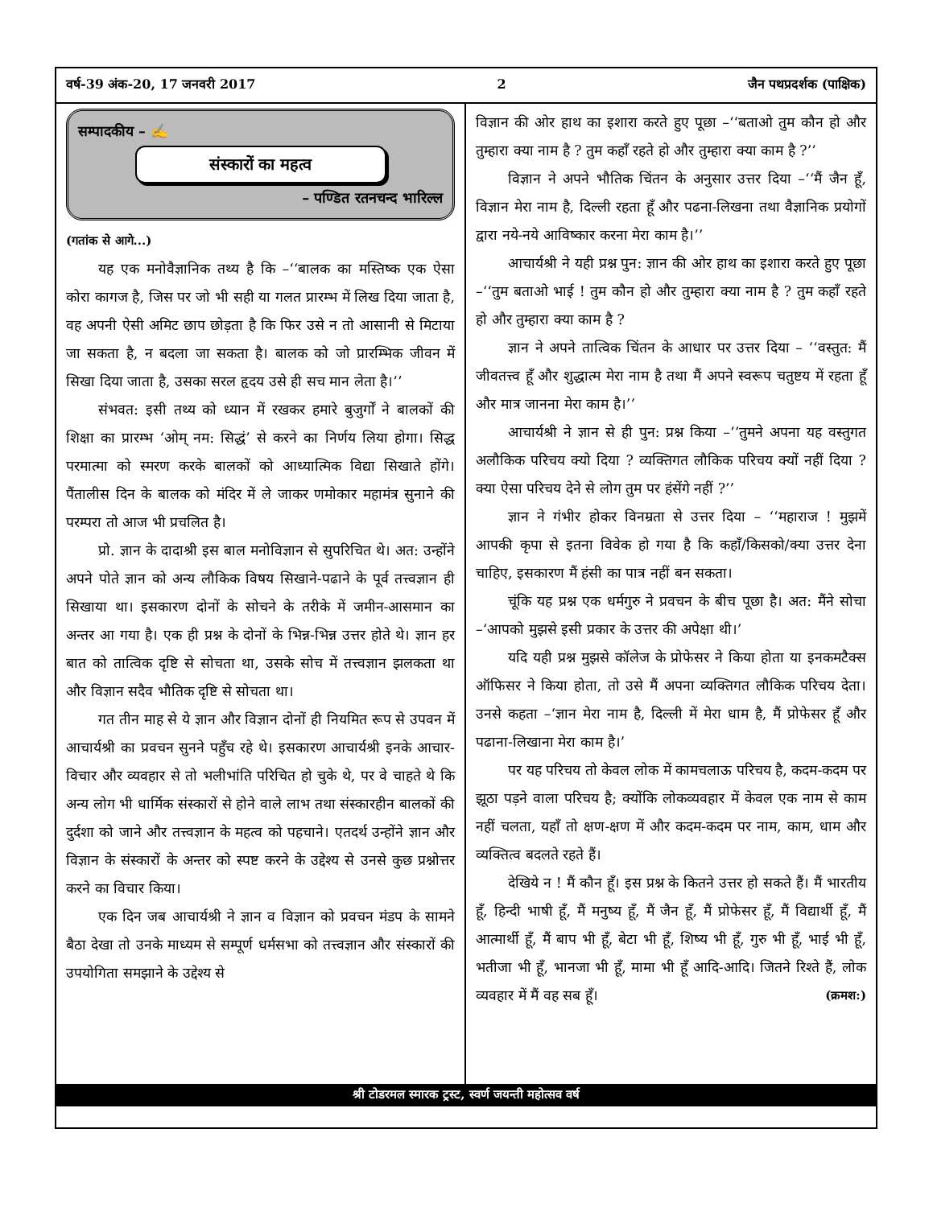वर्ष-39 अंक-20, 17 जनवरी 2017 2 जैन पथप्रदर्शक (पाक्षिक)
सम्पादकीय – ✍
संस्कारों का महत्व
– पण्डित रतनचन्द भारिल्ल
(गतांक से आगे...)
यह एक मनोवैज्ञानिक तथ्य है कि –‘‘बालक का मस्तिष्क एक ऐसा कोरा कागज है, जिस पर जो भी सही या गलत प्रारम्भ में लिख दिया जाता है, वह अपनी ऐसी अमिट छाप छोड़ता है कि फिर उसे न तो आसानी से मिटाया जा सकता है, न बदला जा सकता है। बालक को जो प्रारम्भिक जीवन में सिखा दिया जाता है, उसका सरल हृदय उसे ही सच मान लेता है।’’
संभवत: इसी तथ्य को ध्यान में रखकर हमारे बुजुर्गों ने बालकों की शिक्षा का प्रारम्भ ‘ओम् नम: सिद्धं’ से करने का निर्णय लिया होगा। सिद्ध परमात्मा को स्मरण करके बालकों को आध्यात्मिक विद्या सिखाते होंगे। पैंतालीस दिन के बालक को मंदिर में ले जाकर णमोकार महामंत्र सुनाने की परम्परा तो आज भी प्रचलित है।
प्रो. ज्ञान के दादाश्री इस बाल मनोविज्ञान से सुपरिचित थे। अत: उन्होंने अपने पोते ज्ञान को अन्य लौकिक विषय सिखाने-पढाने के पूर्व तत्त्वज्ञान ही सिखाया था। इसकारण दोनों के सोचने के तरीके में जमीन-आसमान का अन्तर आ गया है। एक ही प्रश्न के दोनों के भिन्न-भिन्न उत्तर होते थे। ज्ञान हर बात को तात्विक दृष्टि से सोचता था, उसके सोच में तत्त्वज्ञान झलकता था और विज्ञान सदैव भौतिक दृष्टि से सोचता था।
गत तीन माह से ये ज्ञान और विज्ञान दोनों ही नियमित रूप से उपवन में आचार्यश्री का प्रवचन सुनने पहुँच रहे थे। इसकारण आचार्यश्री इनके आचार-विचार और व्यवहार से तो भलीभांति परिचित हो चुके थे, पर वे चाहते थे कि अन्य लोग भी धार्मिक संस्कारों से होने वाले लाभ तथा संस्कारहीन बालकों की दुर्दशा को जाने और तत्त्वज्ञान के महत्व को पहचाने। एतदर्थ उन्होंने ज्ञान और विज्ञान के संस्कारों के अन्तर को स्पष्ट करने के उद्देश्य से उनसे कुछ प्रश्नोत्तर करने का विचार किया।
एक दिन जब आचार्यश्री ने ज्ञान व विज्ञान को प्रवचन मंडप के सामने बैठा देखा तो उनके माध्यम से सम्पूर्ण धर्मसभा को तत्त्वज्ञान और संस्कारों की उपयोगिता समझाने के उद्देश्य से
विज्ञान की ओर हाथ का इशारा करते हुए पूछा –‘‘बताओ तुम कौन हो और तुम्हारा क्या नाम है ? तुम कहाँ रहते हो और तुम्हारा क्या काम है ?’’
विज्ञान ने अपने भौतिक चिंतन के अनुसार उत्तर दिया –‘‘मैं जैन हूँ, विज्ञान मेरा नाम है, दिल्ली रहता हूँ और पढना-लिखना तथा वैज्ञानिक प्रयोगों द्वारा नये-नये आविष्कार करना मेरा काम है।’’
आचार्यश्री ने यही प्रश्न पुन: ज्ञान की ओर हाथ का इशारा करते हुए पूछा –‘‘तुम बताओ भाई ! तुम कौन हो और तुम्हारा क्या नाम है ? तुम कहाँ रहते हो और तुम्हारा क्या काम है ?
ज्ञान ने अपने तात्विक चिंतन के आधार पर उत्तर दिया – ‘‘वस्तुत: मैं जीवतत्त्व हूँ और शुद्धात्म मेरा नाम है तथा मैं अपने स्वरूप चतुष्टय में रहता हूँ और मात्र जानना मेरा काम है।’’
आचार्यश्री ने ज्ञान से ही पुन: प्रश्न किया –‘‘तुमने अपना यह वस्तुगत अलौकिक परिचय क्यो दिया ? व्यक्तिगत लौकिक परिचय क्यों नहीं दिया ? क्या ऐसा परिचय देने से लोग तुम पर हंसेंगे नहीं ?’’
ज्ञान ने गंभीर होकर विनम्रता से उत्तर दिया – ‘‘महाराज ! मुझमें आपकी कृपा से इतना विवेक हो गया है कि कहाँ/किसको/क्या उत्तर देना चाहिए, इसकारण मैं हंसी का पात्र नहीं बन सकता।
चूंकि यह प्रश्न एक धर्मगुरु ने प्रवचन के बीच पूछा है। अत: मैंने सोचा –‘आपको मुझसे इसी प्रकार के उत्तर की अपेक्षा थी।’
यदि यही प्रश्न मुझसे कॉलेज के प्रोफेसर ने किया होता या इनकमटैक्स ऑफिसर ने किया होता, तो उसे मैं अपना व्यक्तिगत लौकिक परिचय देता। उनसे कहता –‘ज्ञान मेरा नाम है, दिल्ली में मेरा धाम है, मैं प्रोफेसर हूँ और पढाना-लिखाना मेरा काम है।’
पर यह परिचय तो केवल लोक में कामचलाऊ परिचय है, कदम-कदम पर झूठा पड़ने वाला परिचय है; क्योंकि लोकव्यवहार में केवल एक नाम से काम नहीं चलता, यहाँ तो क्षण-क्षण में और कदम-कदम पर नाम, काम, धाम और व्यक्तित्व बदलते रहते हैं।
देखिये न ! मैं कौन हूँ। इस प्रश्न के कितने उत्तर हो सकते हैं। मैं भारतीय हूँ, हिन्दी भाषी हूँ, मैं मनुष्य हूँ, मैं जैन हूँ, मैं प्रोफेसर हूँ, मैं विद्यार्थी हूँ, मैं आत्मार्थी हूँ, मैं बाप भी हूँ, बेटा भी हूँ, शिष्य भी हूँ, गुरु भी हूँ, भाई भी हूँ, भतीजा भी हूँ, भानजा भी हूँ, मामा भी हूँ आदि-आदि। जितने रिश्ते हैं, लोक व्यवहार में मैं वह सब हूँ। (क्रमश:)
श्री टोडरमल स्मारक ट्रस्ट, स्वर्ण जयन्ती महोत्सव वर्ष